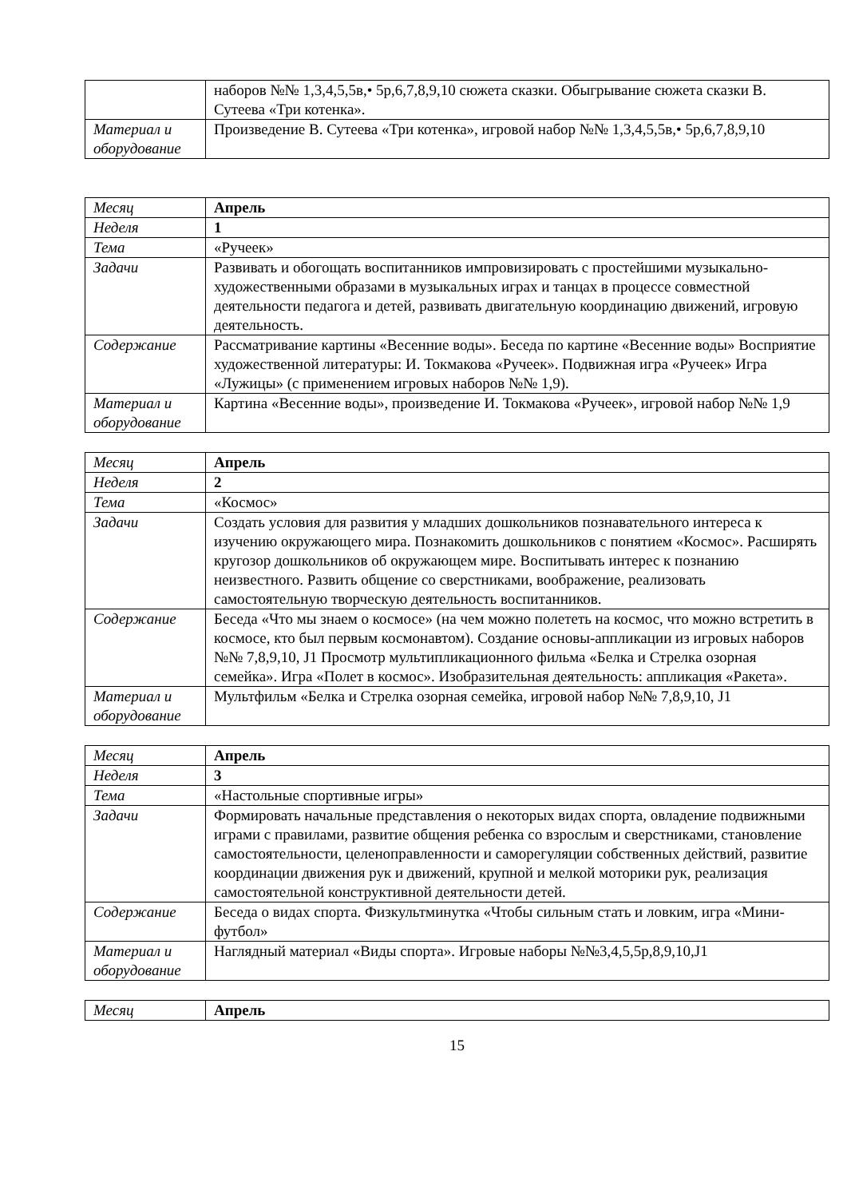| | наборов №№ 1,3,4,5,5в,• 5р,6,7,8,9,10 сюжета сказки. Обыгрывание сюжета сказки В. Сутеева «Три котенка». |
| Материал и оборудование | Произведение В. Сутеева «Три котенка», игровой набор №№ 1,3,4,5,5в,• 5р,6,7,8,9,10 |
| Месяц | Апрель |
| Неделя | 1 |
| Тема | «Ручеек» |
| Задачи | Развивать и обогощать воспитанников импровизировать с простейшими музыкально-художественными образами в музыкальных играх и танцах в процессе совместной деятельности педагога и детей, развивать двигательную координацию движений, игровую деятельность. |
| Содержание | Рассматривание картины «Весенние воды». Беседа по картине «Весенние воды» Восприятие художественной литературы: И. Токмакова «Ручеек». Подвижная игра «Ручеек» Игра «Лужицы» (с применением игровых наборов №№ 1,9). |
| Материал и оборудование | Картина «Весенние воды», произведение И. Токмакова «Ручеек», игровой набор №№ 1,9 |
| Месяц | Апрель |
| Неделя | 2 |
| Тема | «Космос» |
| Задачи | Создать условия для развития у младших дошкольников познавательного интереса к изучению окружающего мира. Познакомить дошкольников с понятием «Космос». Расширять кругозор дошкольников об окружающем мире. Воспитывать интерес к познанию неизвестного. Развить общение со сверстниками, воображение, реализовать самостоятельную творческую деятельность воспитанников. |
| Содержание | Беседа «Что мы знаем о космосе» (на чем можно полететь на космос, что можно встретить в космосе, кто был первым космонавтом). Создание основы-аппликации из игровых наборов №№ 7,8,9,10, J1 Просмотр мультипликационного фильма «Белка и Стрелка озорная семейка». Игра «Полет в космос». Изобразительная деятельность: аппликация «Ракета». |
| Материал и оборудование | Мультфильм «Белка и Стрелка озорная семейка, игровой набор №№ 7,8,9,10, J1 |
| Месяц | Апрель |
| Неделя | 3 |
| Тема | «Настольные спортивные игры» |
| Задачи | Формировать начальные представления о некоторых видах спорта, овладение подвижными играми с правилами, развитие общения ребенка со взрослым и сверстниками, становление самостоятельности, целеноправленности и саморегуляции собственных действий, развитие координации движения рук и движений, крупной и мелкой моторики рук, реализация самостоятельной конструктивной деятельности детей. |
| Содержание | Беседа о видах спорта. Физкультминутка «Чтобы сильным стать и ловким, игра «Мини-футбол» |
| Материал и оборудование | Наглядный материал «Виды спорта». Игровые наборы №№3,4,5,5р,8,9,10,J1 |
| Месяц | Апрель |
15